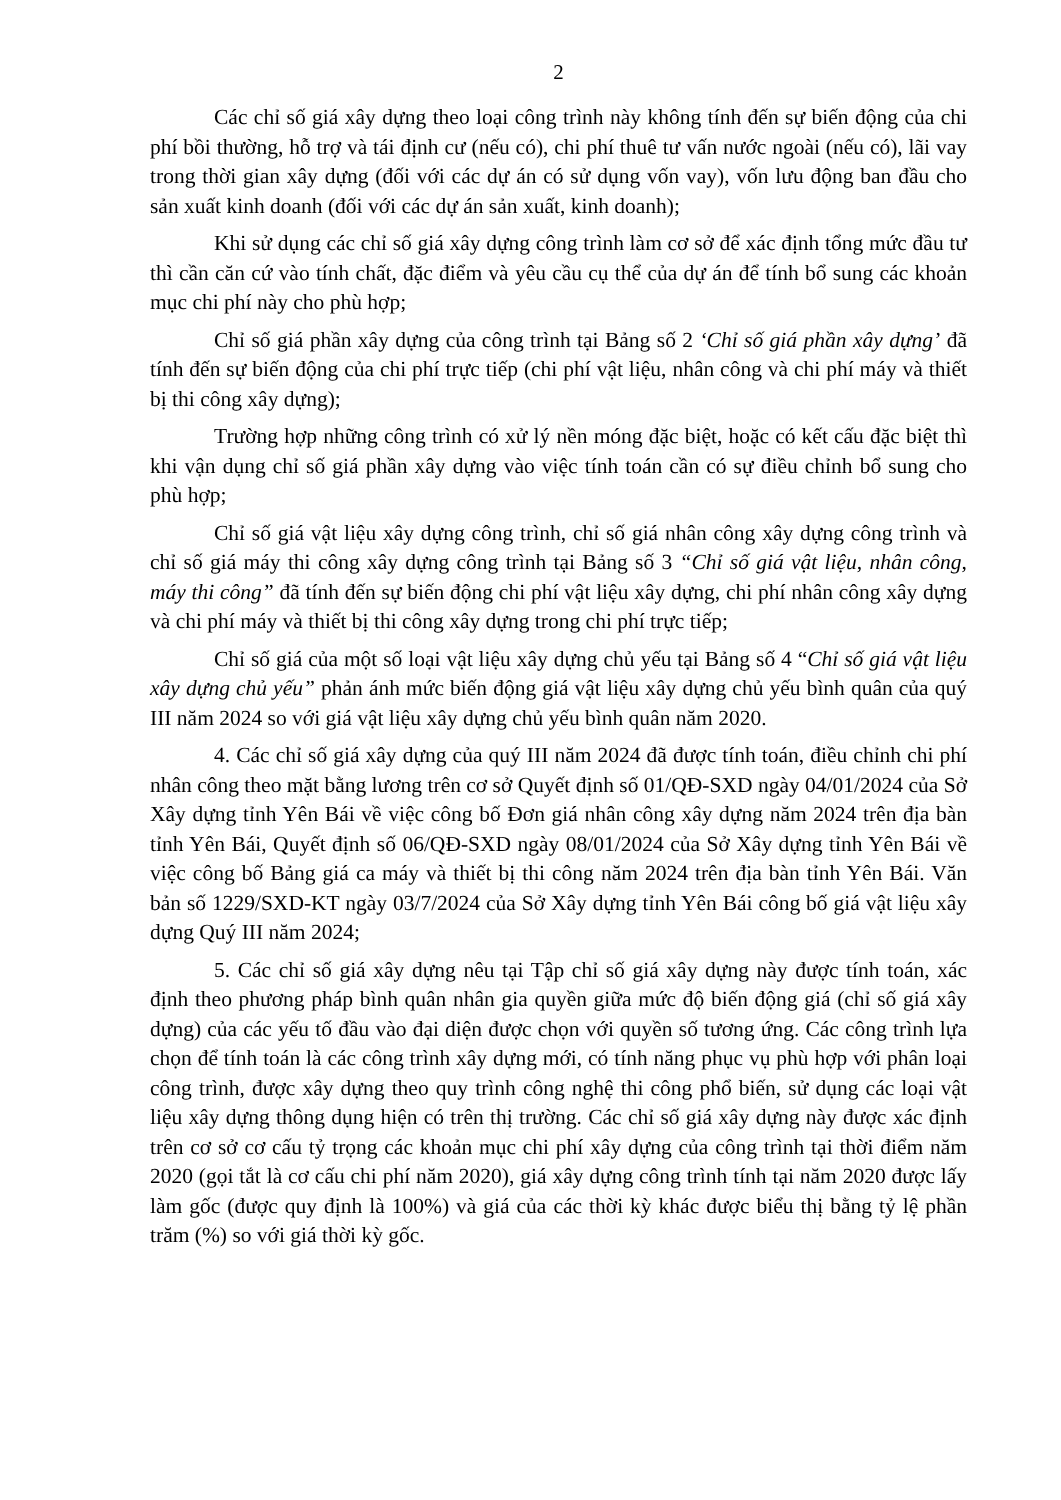2
Các chỉ số giá xây dựng theo loại công trình này không tính đến sự biến động của chi phí bồi thường, hỗ trợ và tái định cư (nếu có), chi phí thuê tư vấn nước ngoài (nếu có), lãi vay trong thời gian xây dựng (đối với các dự án có sử dụng vốn vay), vốn lưu động ban đầu cho sản xuất kinh doanh (đối với các dự án sản xuất, kinh doanh);
Khi sử dụng các chỉ số giá xây dựng công trình làm cơ sở để xác định tổng mức đầu tư thì cần căn cứ vào tính chất, đặc điểm và yêu cầu cụ thể của dự án để tính bổ sung các khoản mục chi phí này cho phù hợp;
Chỉ số giá phần xây dựng của công trình tại Bảng số 2 ‘Chỉ số giá phần xây dựng’ đã tính đến sự biến động của chi phí trực tiếp (chi phí vật liệu, nhân công và chi phí máy và thiết bị thi công xây dựng);
Trường hợp những công trình có xử lý nền móng đặc biệt, hoặc có kết cấu đặc biệt thì khi vận dụng chỉ số giá phần xây dựng vào việc tính toán cần có sự điều chỉnh bổ sung cho phù hợp;
Chỉ số giá vật liệu xây dựng công trình, chỉ số giá nhân công xây dựng công trình và chỉ số giá máy thi công xây dựng công trình tại Bảng số 3 “Chỉ số giá vật liệu, nhân công, máy thi công” đã tính đến sự biến động chi phí vật liệu xây dựng, chi phí nhân công xây dựng và chi phí máy và thiết bị thi công xây dựng trong chi phí trực tiếp;
Chỉ số giá của một số loại vật liệu xây dựng chủ yếu tại Bảng số 4 “Chỉ số giá vật liệu xây dựng chủ yếu” phản ánh mức biến động giá vật liệu xây dựng chủ yếu bình quân của quý III năm 2024 so với giá vật liệu xây dựng chủ yếu bình quân năm 2020.
4. Các chỉ số giá xây dựng của quý III năm 2024 đã được tính toán, điều chỉnh chi phí nhân công theo mặt bằng lương trên cơ sở Quyết định số 01/QĐ-SXD ngày 04/01/2024 của Sở Xây dựng tỉnh Yên Bái về việc công bố Đơn giá nhân công xây dựng năm 2024 trên địa bàn tỉnh Yên Bái, Quyết định số 06/QĐ-SXD ngày 08/01/2024 của Sở Xây dựng tỉnh Yên Bái về việc công bố Bảng giá ca máy và thiết bị thi công năm 2024 trên địa bàn tỉnh Yên Bái. Văn bản số 1229/SXD-KT ngày 03/7/2024 của Sở Xây dựng tỉnh Yên Bái công bố giá vật liệu xây dựng Quý III năm 2024;
5. Các chỉ số giá xây dựng nêu tại Tập chỉ số giá xây dựng này được tính toán, xác định theo phương pháp bình quân nhân gia quyền giữa mức độ biến động giá (chỉ số giá xây dựng) của các yếu tố đầu vào đại diện được chọn với quyền số tương ứng. Các công trình lựa chọn để tính toán là các công trình xây dựng mới, có tính năng phục vụ phù hợp với phân loại công trình, được xây dựng theo quy trình công nghệ thi công phổ biến, sử dụng các loại vật liệu xây dựng thông dụng hiện có trên thị trường. Các chỉ số giá xây dựng này được xác định trên cơ sở cơ cấu tỷ trọng các khoản mục chi phí xây dựng của công trình tại thời điểm năm 2020 (gọi tắt là cơ cấu chi phí năm 2020), giá xây dựng công trình tính tại năm 2020 được lấy làm gốc (được quy định là 100%) và giá của các thời kỳ khác được biểu thị bằng tỷ lệ phần trăm (%) so với giá thời kỳ gốc.